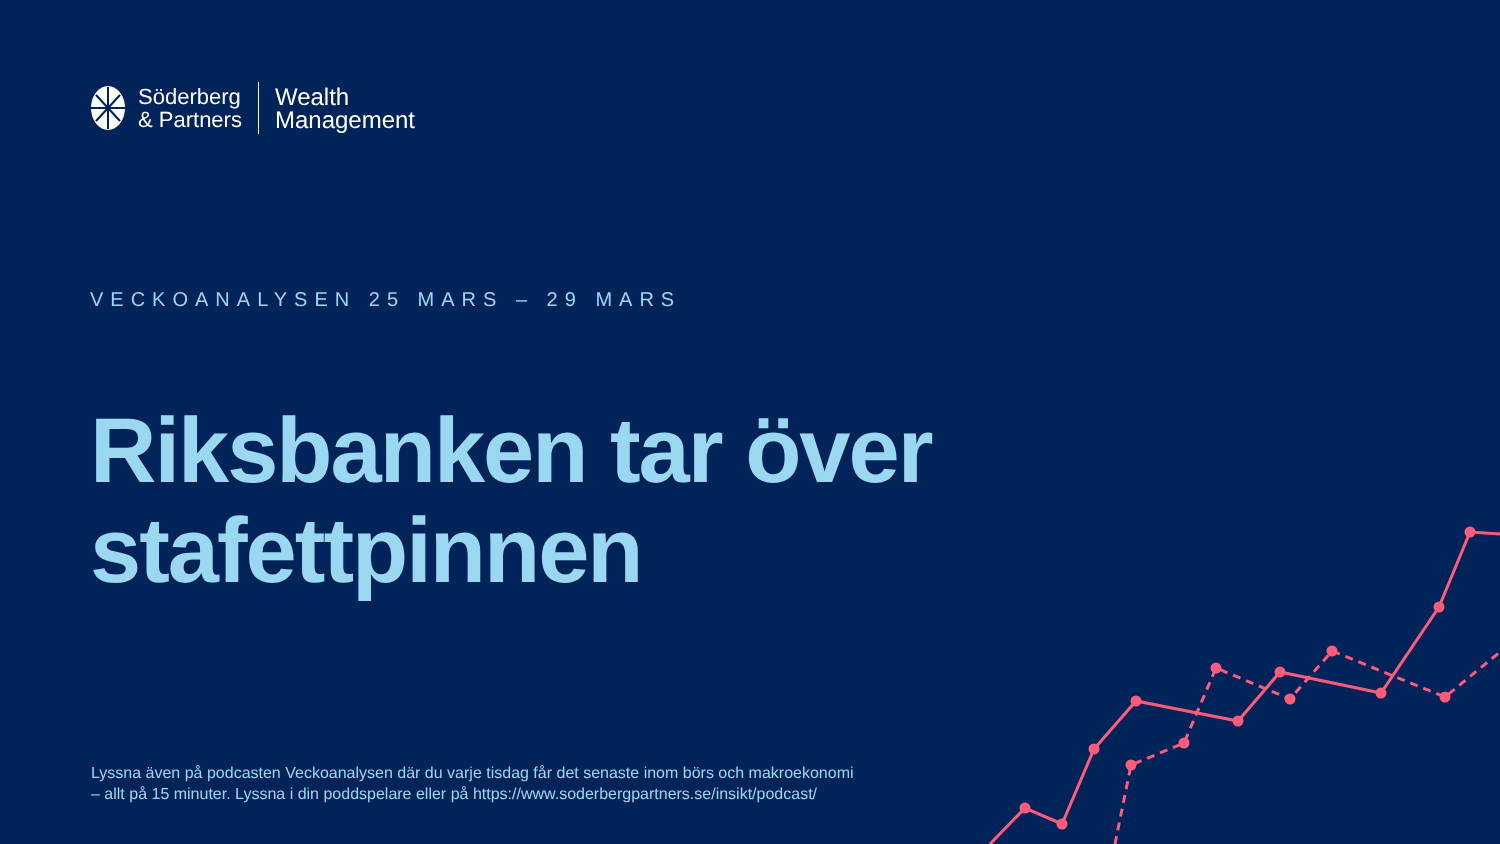Söderberg
& Partners
Wealth
Management
VECKOANALYSEN 25 MARS – 29 MARS
Riksbanken tar över
stafettpinnen
Lyssna även på podcasten Veckoanalysen där du varje tisdag får det senaste inom börs och makroekonomi
– allt på 15 minuter. Lyssna i din poddspelare eller på https://www.soderbergpartners.se/insikt/podcast/